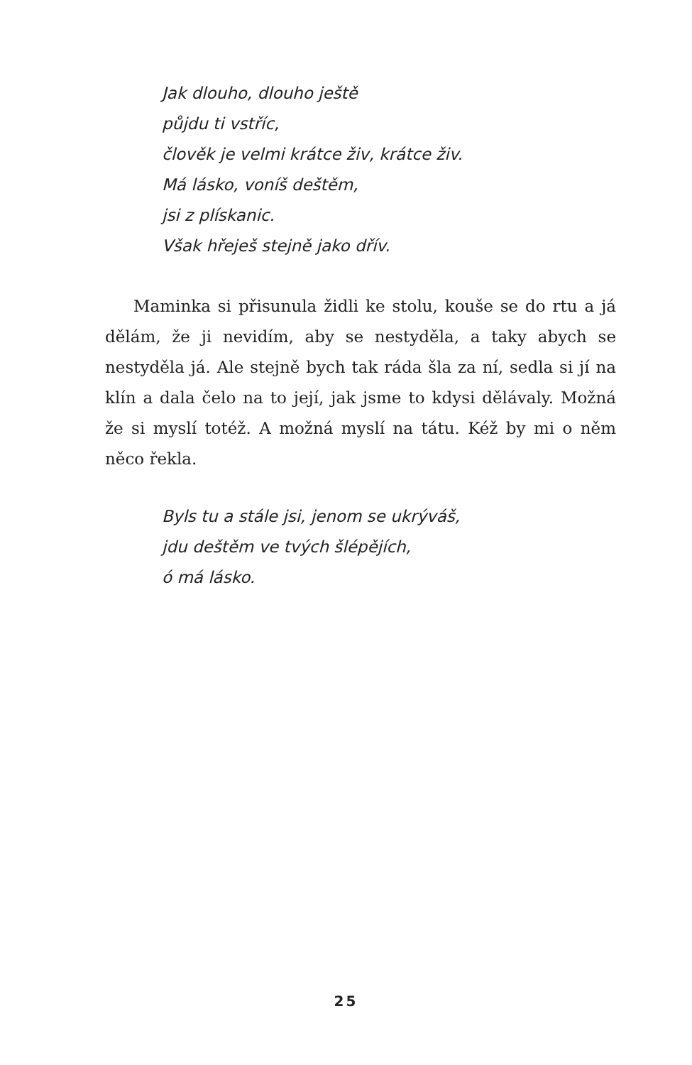Jak dlouho, dlouho ještě
půjdu ti vstříc,
člověk je velmi krátce živ, krátce živ.
Má lásko, voníš deštěm,
jsi z plískanic.
Však hřeješ stejně jako dřív.
Maminka si přisunula židli ke stolu, kouše se do rtu a já dělám, že ji nevidím, aby se nestyděla, a taky abych se nestyděla já. Ale stejně bych tak ráda šla za ní, sedla si jí na klín a dala čelo na to její, jak jsme to kdysi dělávaly. Možná že si myslí totéž. A možná myslí na tátu. Kéž by mi o něm něco řekla.
Byls tu a stále jsi, jenom se ukrýváš,
jdu deštěm ve tvých šlépějích,
ó má lásko.
25